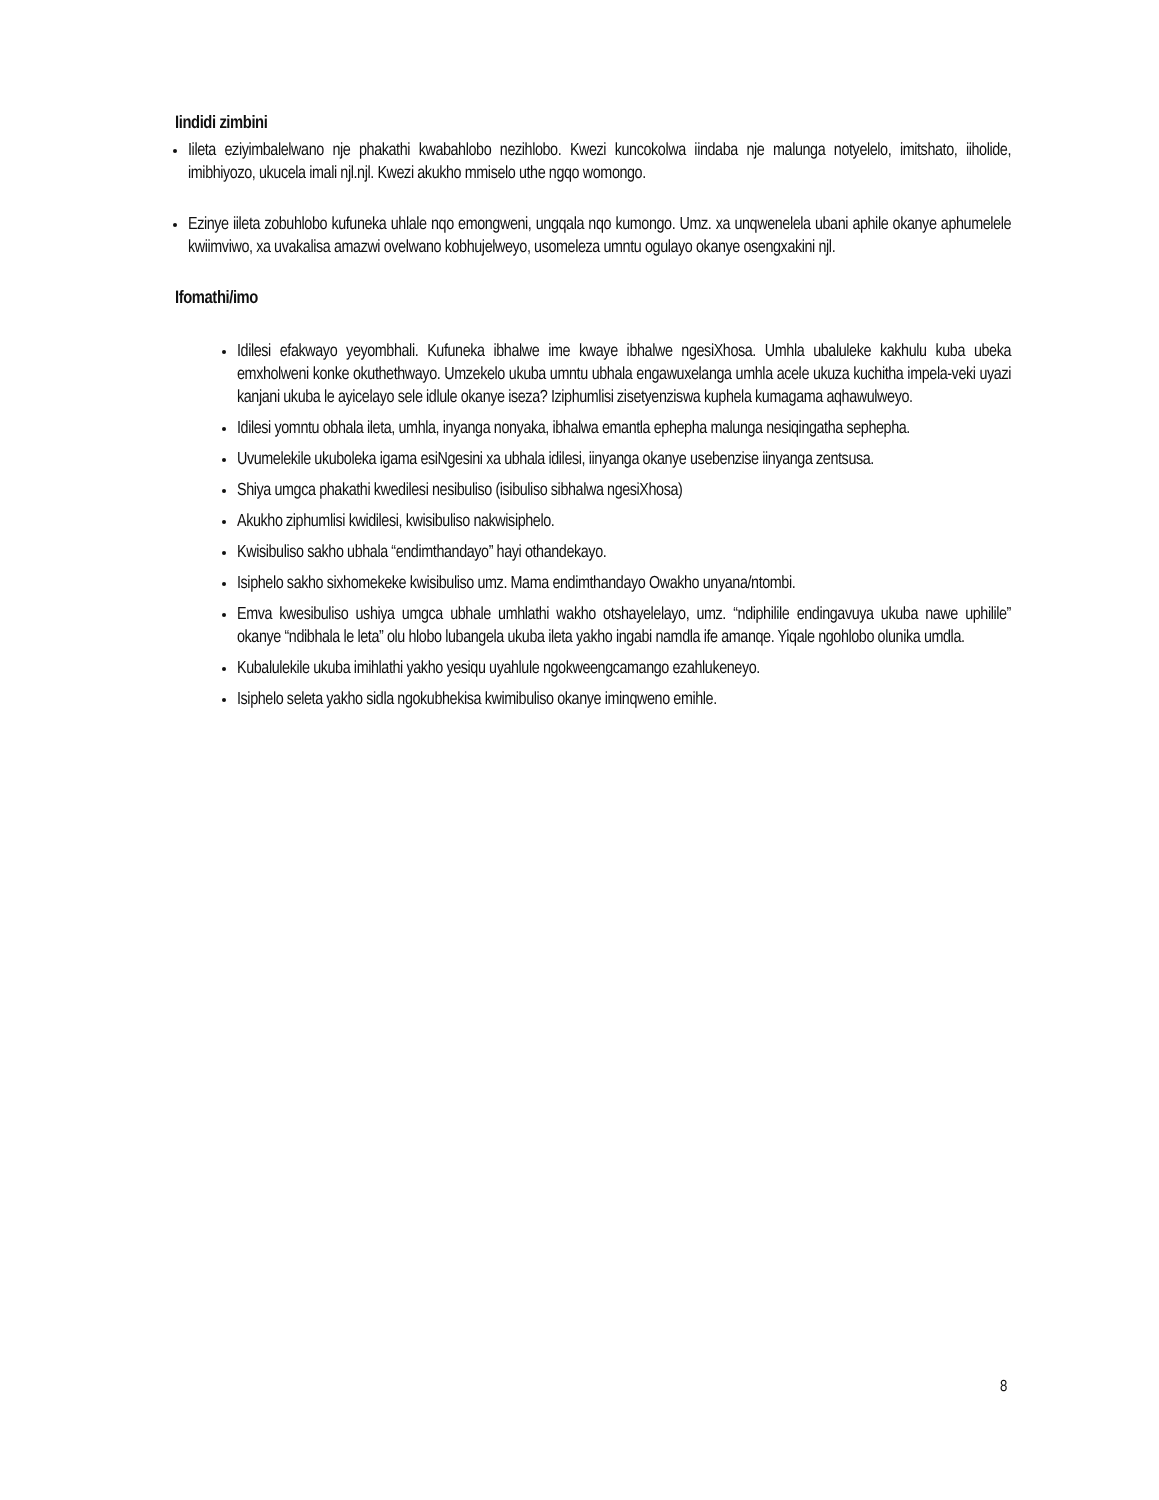Iindidi zimbini
Iileta eziyimbalelwano nje phakathi kwabahlobo nezihlobo. Kwezi kuncokolwa iindaba nje malunga notyelelo, imitshato, iiholide, imibhiyozo, ukucela imali njl.njl. Kwezi akukho mmiselo uthe ngqo womongo.
Ezinye iileta zobuhlobo kufuneka uhlale nqo emongweni, ungqala nqo kumongo. Umz. xa unqwenelela ubani aphile okanye aphumelele kwiimviwo, xa uvakalisa amazwi ovelwano kobhujelweyo, usomeleza umntu ogulayo okanye osengxakini njl.
Ifomathi/imo
Idilesi efakwayo yeyombhali. Kufuneka ibhalwe ime kwaye ibhalwe ngesiXhosa. Umhla ubaluleke kakhulu kuba ubeka emxholweni konke okuthethwayo. Umzekelo ukuba umntu ubhala engawuxelanga umhla acele ukuza kuchitha impela-veki uyazi kanjani ukuba le ayicelayo sele idlule okanye iseza? Iziphumlisi zisetyenziswa kuphela kumagama aqhawulweyo.
Idilesi yomntu obhala ileta, umhla, inyanga nonyaka, ibhalwa emantla ephepha malunga nesiqingatha sephepha.
Uvumelekile ukuboleka igama esiNgesini xa ubhala idilesi, iinyanga okanye usebenzise iinyanga zentsusa.
Shiya umgca phakathi kwedilesi nesibuliso (isibuliso sibhalwa ngesiXhosa)
Akukho ziphumlisi kwidilesi, kwisibuliso nakwisiphelo.
Kwisibuliso sakho ubhala “endimthandayo” hayi othandekayo.
Isiphelo sakho sixhomekeke kwisibuliso umz. Mama endimthandayo Owakho unyana/ntombi.
Emva kwesibuliso ushiya umgca ubhale umhlathi wakho otshayelelayo, umz. “ndiphilile endingavuya ukuba nawe uphilile” okanye “ndibhala le leta” olu hlobo lubangela ukuba ileta yakho ingabi namdla ife amanqe. Yiqale ngohlobo olunika umdla.
Kubalulekile ukuba imihlathi yakho yesiqu uyahlule ngokweengcamango ezahlukeneyo.
Isiphelo seleta yakho sidla ngokubhekisa kwimibuliso okanye iminqweno emihle.
8